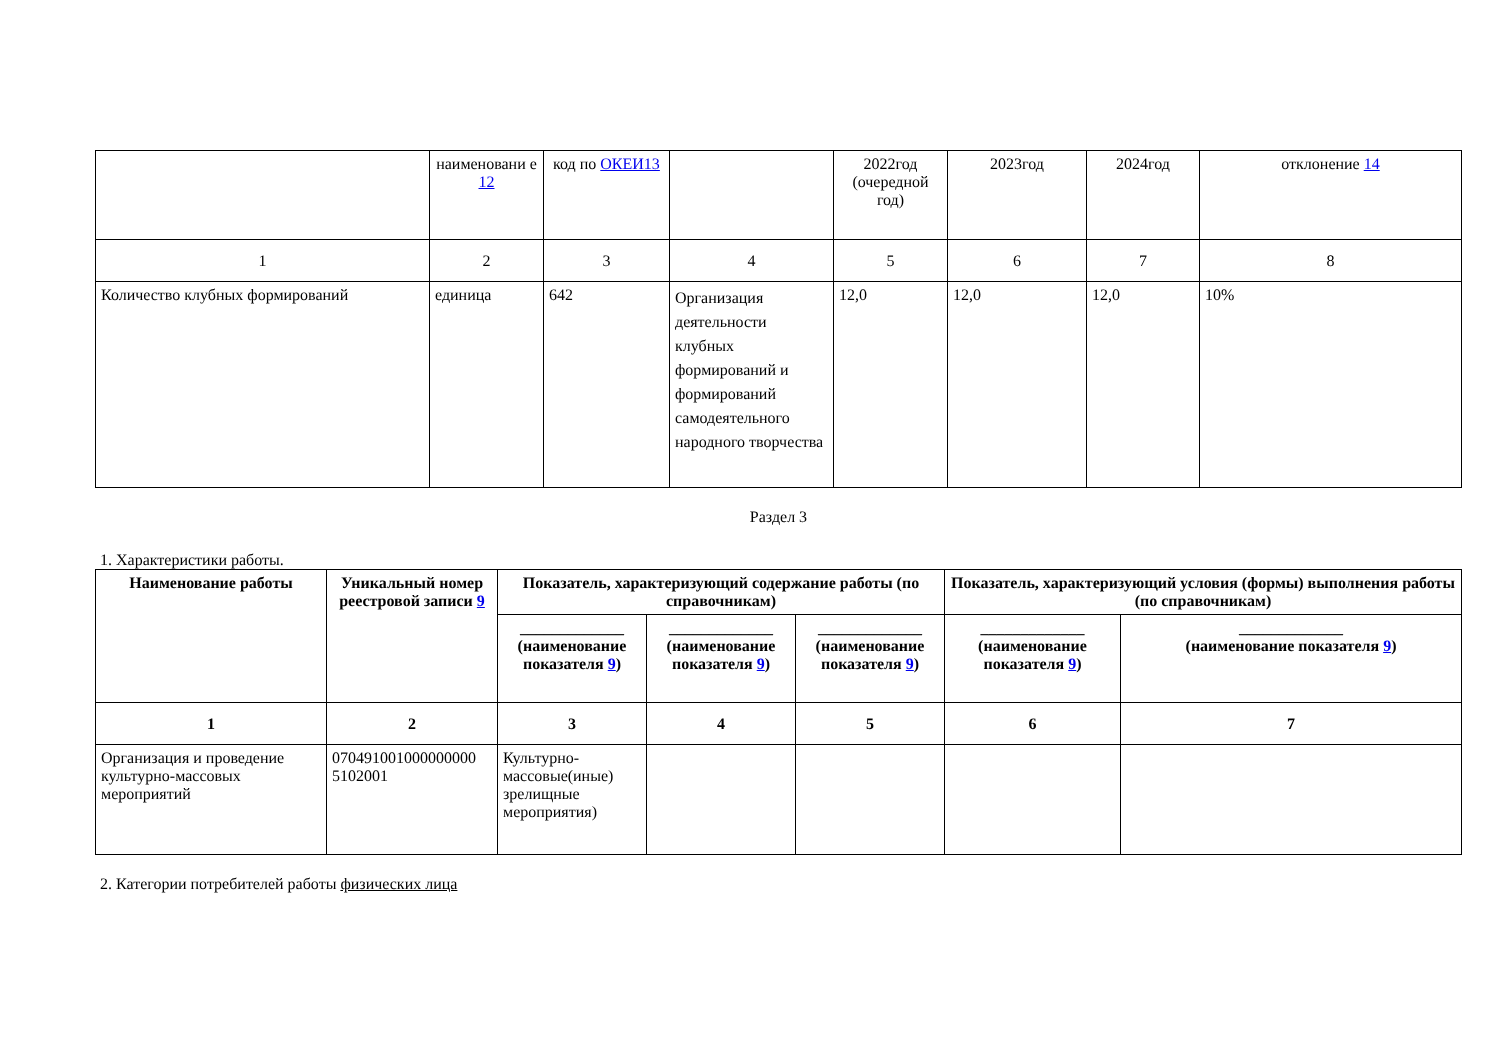| | наименовани е 12 | код по ОКЕИ13 | | 2022год (очередной год) | 2023год | 2024год | отклонение 14 |
| --- | --- | --- | --- | --- | --- | --- | --- |
| 1 | 2 | 3 | 4 | 5 | 6 | 7 | 8 |
| Количество клубных формирований | единица | 642 | Организация деятельности клубных формирований и формирований самодеятельного народного творчества | 12,0 | 12,0 | 12,0 | 10% |
Раздел 3
1. Характеристики работы.
| Наименование работы | Уникальный номер реестровой записи 9 | Показатель, характеризующий содержание работы (по справочникам) | | | Показатель, характеризующий условия (формы) выполнения работы (по справочникам) | |
| --- | --- | --- | --- | --- | --- | --- |
| | | _____________ (наименование показателя 9 ) | _____________ (наименование показателя 9 ) | _____________ (наименование показателя 9 ) | _____________ (наименование показателя 9 ) | _____________ (наименование показателя 9 ) |
| 1 | 2 | 3 | 4 | 5 | 6 | 7 |
| Организация и проведение культурно-массовых мероприятий | 070491001000000000 5102001 | Культурно-массовые(иные) зрелищные мероприятия) | | | | |
2. Категории потребителей работы физических лица